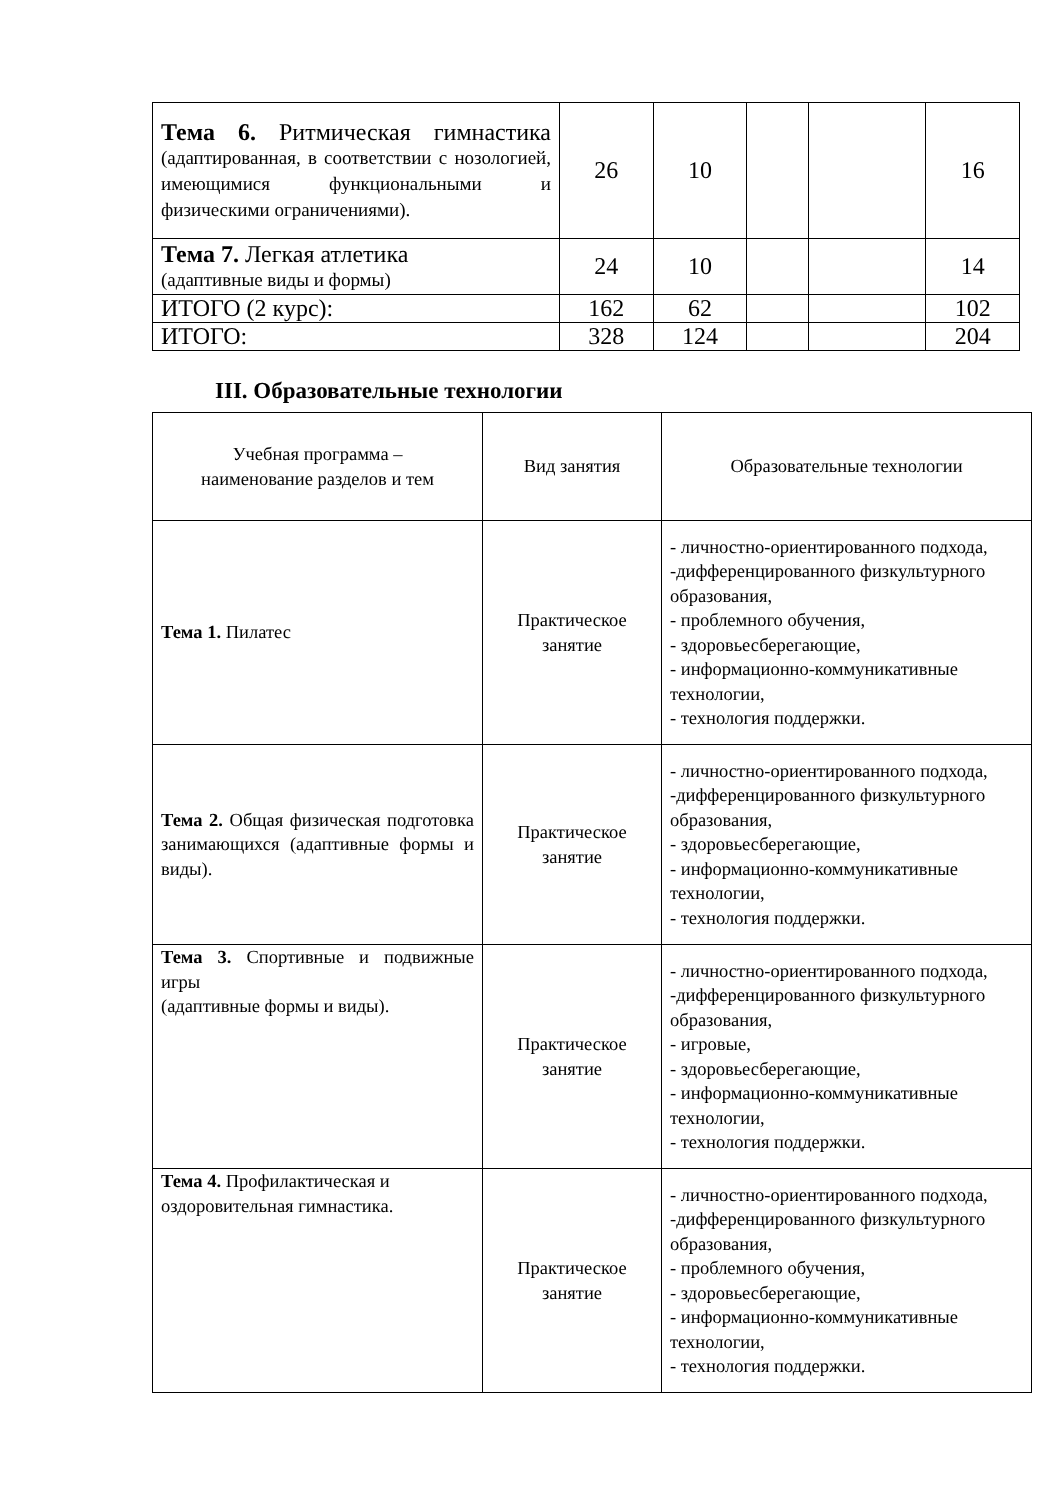| Тема 6. Ритмическая гимнастика (адаптированная, в соответствии с нозологией, имеющимися функциональными и физическими ограничениями). | 26 | 10 | | | 16 |
| Тема 7. Легкая атлетика (адаптивные виды и формы) | 24 | 10 | | | 14 |
| ИТОГО (2 курс): | 162 | 62 | | | 102 |
| ИТОГО: | 328 | 124 | | | 204 |
III. Образовательные технологии
| Учебная программа – наименование разделов и тем | Вид занятия | Образовательные технологии |
| --- | --- | --- |
| Тема 1. Пилатес | Практическое занятие | - личностно-ориентированного подхода, -дифференцированного физкультурного образования, - проблемного обучения, - здоровьесберегающие, - информационно-коммуникативные технологии, - технология поддержки. |
| Тема 2. Общая физическая подготовка занимающихся (адаптивные формы и виды). | Практическое занятие | - личностно-ориентированного подхода, -дифференцированного физкультурного образования, - здоровьесберегающие, - информационно-коммуникативные технологии, - технология поддержки. |
| Тема 3. Спортивные и подвижные игры (адаптивные формы и виды). | Практическое занятие | - личностно-ориентированного подхода, -дифференцированного физкультурного образования, - игровые, - здоровьесберегающие, - информационно-коммуникативные технологии, - технология поддержки. |
| Тема 4. Профилактическая и оздоровительная гимнастика. | Практическое занятие | - личностно-ориентированного подхода, -дифференцированного физкультурного образования, - проблемного обучения, - здоровьесберегающие, - информационно-коммуникативные технологии, - технология поддержки. |